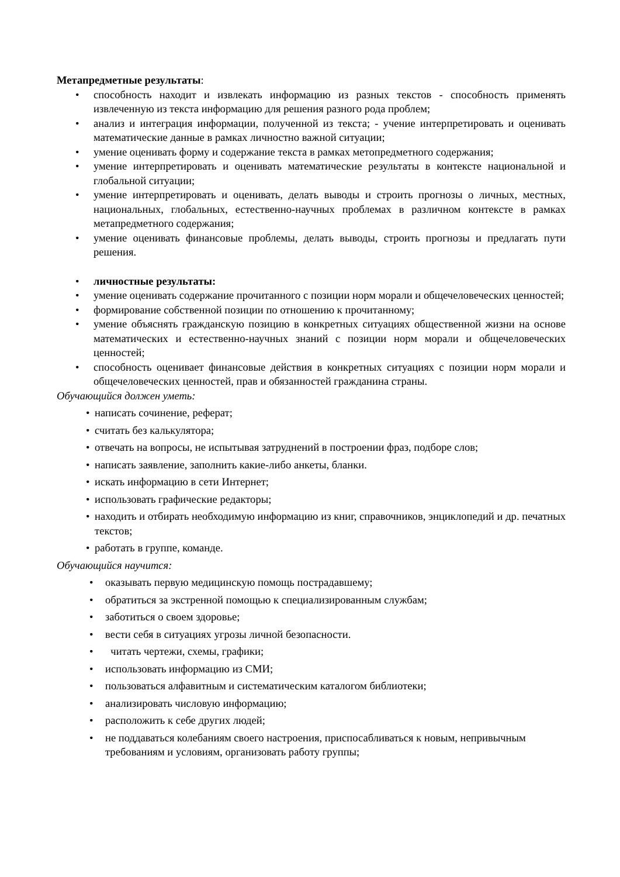Метапредметные результаты:
• способность находит и извлекать информацию из разных текстов - способность применять извлеченную из текста информацию для решения разного рода проблем;
• анализ и интеграция информации, полученной из текста; - учение интерпретировать и оценивать математические данные в рамках личностно важной ситуации;
• умение оценивать форму и содержание текста в рамках метопредметного содержания;
• умение интерпретировать и оценивать математические результаты в контексте национальной и глобальной ситуации;
• умение интерпретировать и оценивать, делать выводы и строить прогнозы о личных, местных, национальных, глобальных, естественно-научных проблемах в различном контексте в рамках метапредметного содержания;
• умение оценивать финансовые проблемы, делать выводы, строить прогнозы и предлагать пути решения.
• личностные результаты:
• умение оценивать содержание прочитанного с позиции норм морали и общечеловеческих ценностей;
• формирование собственной позиции по отношению к прочитанному;
• умение объяснять гражданскую позицию в конкретных ситуациях общественной жизни на основе математических и естественно-научных знаний с позиции норм морали и общечеловеческих ценностей;
• способность оценивает финансовые действия в конкретных ситуациях с позиции норм морали и общечеловеческих ценностей, прав и обязанностей гражданина страны.
Обучающийся должен уметь:
• написать сочинение, реферат;
• считать без калькулятора;
• отвечать на вопросы, не испытывая затруднений в построении фраз, подборе слов;
• написать заявление, заполнить какие-либо анкеты, бланки.
• искать информацию в сети Интернет;
• использовать графические редакторы;
• находить и отбирать необходимую информацию из книг, справочников, энциклопедий и др. печатных текстов;
• работать в группе, команде.
Обучающийся научится:
• оказывать первую медицинскую помощь пострадавшему;
• обратиться за экстренной помощью к специализированным службам;
• заботиться о своем здоровье;
• вести себя в ситуациях угрозы личной безопасности.
• читать чертежи, схемы, графики;
• использовать информацию из СМИ;
• пользоваться алфавитным и систематическим каталогом библиотеки;
• анализировать числовую информацию;
• расположить к себе других людей;
• не поддаваться колебаниям своего настроения, приспосабливаться к новым, непривычным требованиям и условиям, организовать работу группы;